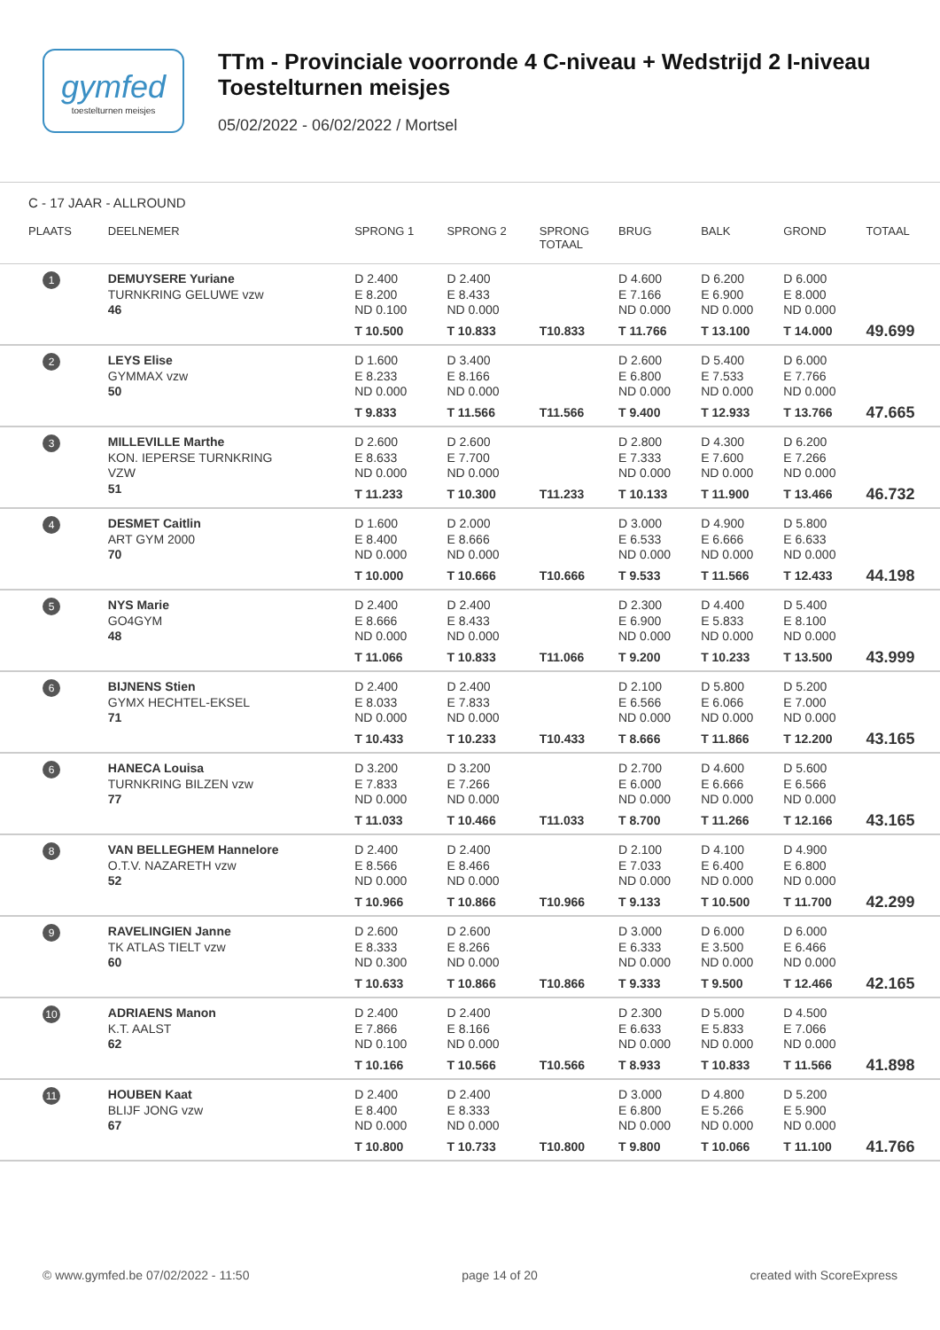gymfed
toestelturnen meisjes
TTm - Provinciale voorronde 4 C-niveau + Wedstrijd 2 I-niveau
Toestelturnen meisjes
05/02/2022 - 06/02/2022 / Mortsel
C - 17 JAAR - ALLROUND
| PLAATS | DEELNEMER | SPRONG 1 | SPRONG 2 | SPRONG TOTAAL | BRUG | BALK | GROND | TOTAAL |
| --- | --- | --- | --- | --- | --- | --- | --- | --- |
| 1 | DEMUYSERE Yuriane TURNKRING GELUWE vzw 46 | D 2.400 E 8.200 ND 0.100 T 10.500 | D 2.400 E 8.433 ND 0.000 T 10.833 | T10.833 | D 4.600 E 7.166 ND 0.000 T 11.766 | D 6.200 E 6.900 ND 0.000 T 13.100 | D 6.000 E 8.000 ND 0.000 T 14.000 | 49.699 |
| 2 | LEYS Elise GYMMAX vzw 50 | D 1.600 E 8.233 ND 0.000 T 9.833 | D 3.400 E 8.166 ND 0.000 T 11.566 | T11.566 | D 2.600 E 6.800 ND 0.000 T 9.400 | D 5.400 E 7.533 ND 0.000 T 12.933 | D 6.000 E 7.766 ND 0.000 T 13.766 | 47.665 |
| 3 | MILLEVILLE Marthe KON. IEPERSE TURNKRING VZW 51 | D 2.600 E 8.633 ND 0.000 T 11.233 | D 2.600 E 7.700 ND 0.000 T 10.300 | T11.233 | D 2.800 E 7.333 ND 0.000 T 10.133 | D 4.300 E 7.600 ND 0.000 T 11.900 | D 6.200 E 7.266 ND 0.000 T 13.466 | 46.732 |
| 4 | DESMET Caitlin ART GYM 2000 70 | D 1.600 E 8.400 ND 0.000 T 10.000 | D 2.000 E 8.666 ND 0.000 T 10.666 | T10.666 | D 3.000 E 6.533 ND 0.000 T 9.533 | D 4.900 E 6.666 ND 0.000 T 11.566 | D 5.800 E 6.633 ND 0.000 T 12.433 | 44.198 |
| 5 | NYS Marie GO4GYM 48 | D 2.400 E 8.666 ND 0.000 T 11.066 | D 2.400 E 8.433 ND 0.000 T 10.833 | T11.066 | D 2.300 E 6.900 ND 0.000 T 9.200 | D 4.400 E 5.833 ND 0.000 T 10.233 | D 5.400 E 8.100 ND 0.000 T 13.500 | 43.999 |
| 6 | BIJNENS Stien GYMX HECHTEL-EKSEL 71 | D 2.400 E 8.033 ND 0.000 T 10.433 | D 2.400 E 7.833 ND 0.000 T 10.233 | T10.433 | D 2.100 E 6.566 ND 0.000 T 8.666 | D 5.800 E 6.066 ND 0.000 T 11.866 | D 5.200 E 7.000 ND 0.000 T 12.200 | 43.165 |
| 6 | HANECA Louisa TURNKRING BILZEN vzw 77 | D 3.200 E 7.833 ND 0.000 T 11.033 | D 3.200 E 7.266 ND 0.000 T 10.466 | T11.033 | D 2.700 E 6.000 ND 0.000 T 8.700 | D 4.600 E 6.666 ND 0.000 T 11.266 | D 5.600 E 6.566 ND 0.000 T 12.166 | 43.165 |
| 8 | VAN BELLEGHEM Hannelore O.T.V. NAZARETH vzw 52 | D 2.400 E 8.566 ND 0.000 T 10.966 | D 2.400 E 8.466 ND 0.000 T 10.866 | T10.966 | D 2.100 E 7.033 ND 0.000 T 9.133 | D 4.100 E 6.400 ND 0.000 T 10.500 | D 4.900 E 6.800 ND 0.000 T 11.700 | 42.299 |
| 9 | RAVELINGIEN Janne TK ATLAS TIELT vzw 60 | D 2.600 E 8.333 ND 0.300 T 10.633 | D 2.600 E 8.266 ND 0.000 T 10.866 | T10.866 | D 3.000 E 6.333 ND 0.000 T 9.333 | D 6.000 E 3.500 ND 0.000 T 9.500 | D 6.000 E 6.466 ND 0.000 T 12.466 | 42.165 |
| 10 | ADRIAENS Manon K.T. AALST 62 | D 2.400 E 7.866 ND 0.100 T 10.166 | D 2.400 E 8.166 ND 0.000 T 10.566 | T10.566 | D 2.300 E 6.633 ND 0.000 T 8.933 | D 5.000 E 5.833 ND 0.000 T 10.833 | D 4.500 E 7.066 ND 0.000 T 11.566 | 41.898 |
| 11 | HOUBEN Kaat BLIJF JONG vzw 67 | D 2.400 E 8.400 ND 0.000 T 10.800 | D 2.400 E 8.333 ND 0.000 T 10.733 | T10.800 | D 3.000 E 6.800 ND 0.000 T 9.800 | D 4.800 E 5.266 ND 0.000 T 10.066 | D 5.200 E 5.900 ND 0.000 T 11.100 | 41.766 |
© www.gymfed.be 07/02/2022 - 11:50 page 14 of 20 created with ScoreExpress